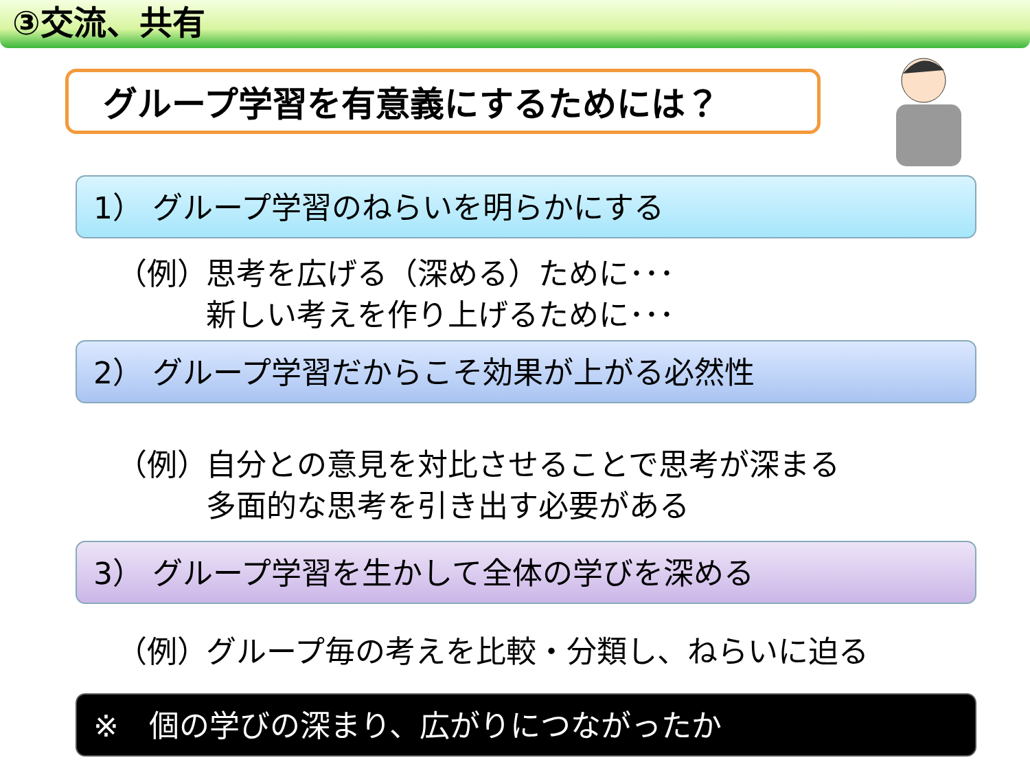③交流、共有
グループ学習を有意義にするためには？
1） グループ学習のねらいを明らかにする
（例） 思考を広げる（深める）ために･･･
新しい考えを作り上げるために･･･
2） グループ学習だからこそ効果が上がる必然性
（例） 自分との意見を対比させることで思考が深まる
多面的な思考を引き出す必要がある
3） グループ学習を生かして全体の学びを深める
（例） グループ毎の考えを比較・分類し、ねらいに迫る
※　個の学びの深まり、広がりにつながったか